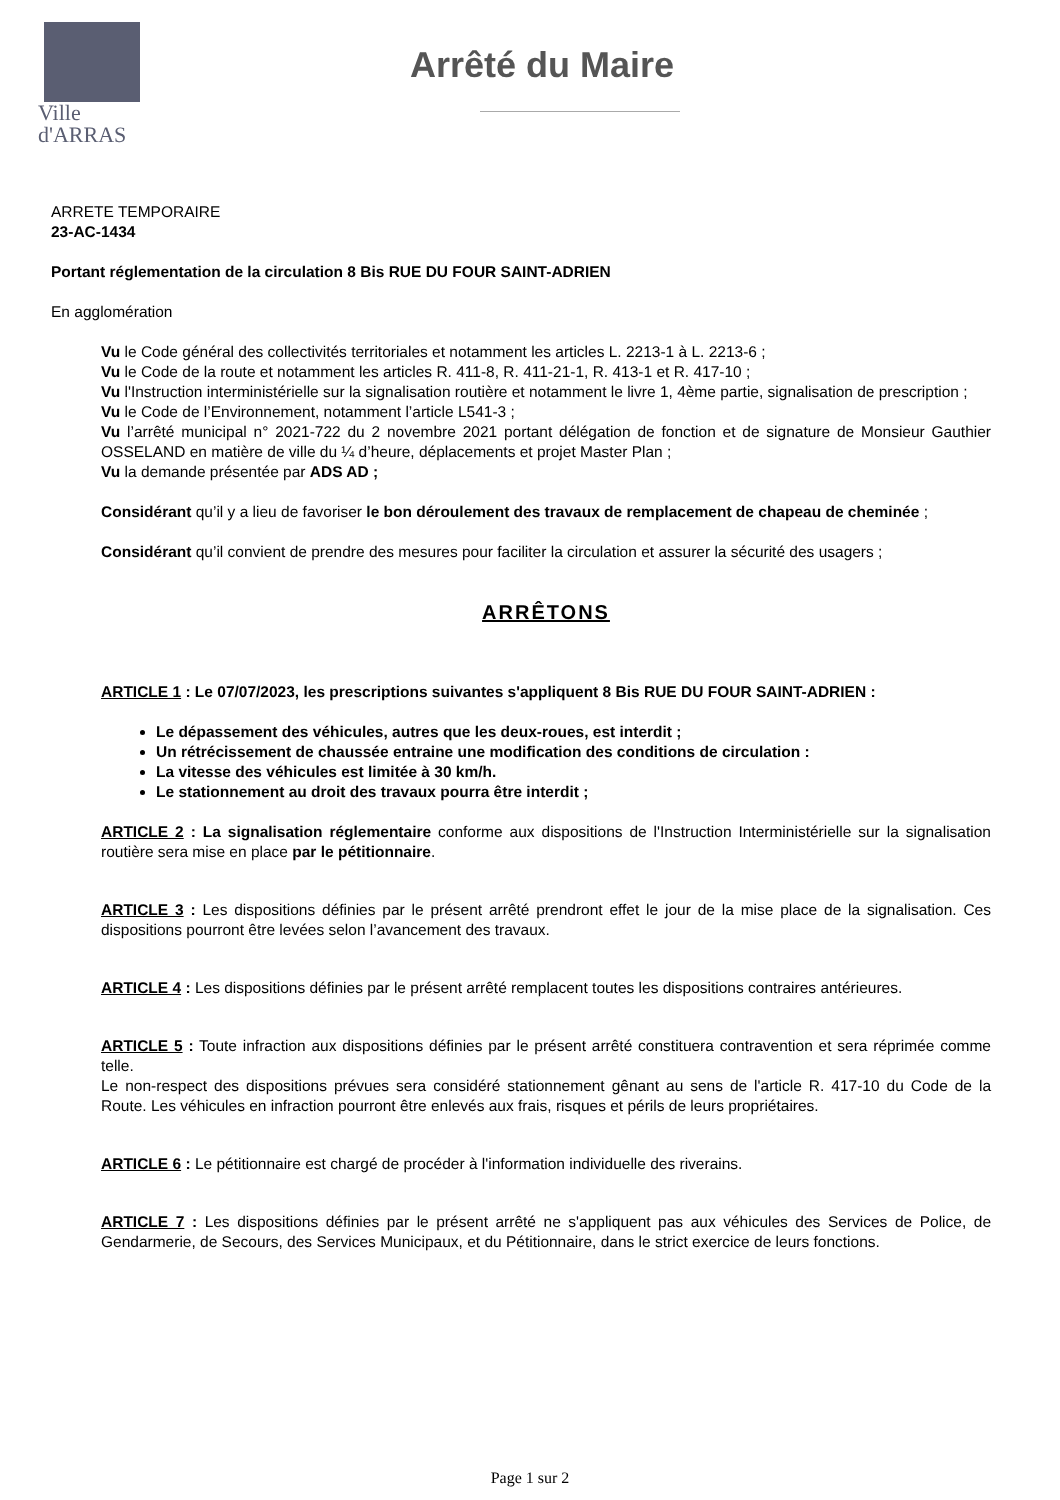Ville
d'ARRAS
Arrêté du Maire
ARRETE TEMPORAIRE
23-AC-1434
Portant réglementation de la circulation 8 Bis RUE DU FOUR SAINT-ADRIEN
En agglomération
Vu le Code général des collectivités territoriales et notamment les articles L. 2213-1 à L. 2213-6 ;
Vu le Code de la route et notamment les articles R. 411-8, R. 411-21-1, R. 413-1 et R. 417-10 ;
Vu l'Instruction interministérielle sur la signalisation routière et notamment le livre 1, 4ème partie, signalisation de prescription ;
Vu le Code de l’Environnement, notamment l’article L541-3 ;
Vu l’arrêté municipal n° 2021-722 du 2 novembre 2021 portant délégation de fonction et de signature de Monsieur Gauthier OSSELAND en matière de ville du ¼ d’heure, déplacements et projet Master Plan ;
Vu la demande présentée par ADS AD ;
Considérant qu’il y a lieu de favoriser le bon déroulement des travaux de remplacement de chapeau de cheminée ;
Considérant qu’il convient de prendre des mesures pour faciliter la circulation et assurer la sécurité des usagers ;
ARRÊTONS
ARTICLE 1 : Le 07/07/2023, les prescriptions suivantes s'appliquent 8 Bis RUE DU FOUR SAINT-ADRIEN :
Le dépassement des véhicules, autres que les deux-roues, est interdit ;
Un rétrécissement de chaussée entraine une modification des conditions de circulation :
La vitesse des véhicules est limitée à 30 km/h.
Le stationnement au droit des travaux pourra être interdit ;
ARTICLE 2 : La signalisation réglementaire conforme aux dispositions de l'Instruction Interministérielle sur la signalisation routière sera mise en place par le pétitionnaire.
ARTICLE 3 : Les dispositions définies par le présent arrêté prendront effet le jour de la mise place de la signalisation. Ces dispositions pourront être levées selon l’avancement des travaux.
ARTICLE 4 : Les dispositions définies par le présent arrêté remplacent toutes les dispositions contraires antérieures.
ARTICLE 5 : Toute infraction aux dispositions définies par le présent arrêté constituera contravention et sera réprimée comme telle.
Le non-respect des dispositions prévues sera considéré stationnement gênant au sens de l'article R. 417-10 du Code de la Route. Les véhicules en infraction pourront être enlevés aux frais, risques et périls de leurs propriétaires.
ARTICLE 6 : Le pétitionnaire est chargé de procéder à l'information individuelle des riverains.
ARTICLE 7 : Les dispositions définies par le présent arrêté ne s'appliquent pas aux véhicules des Services de Police, de Gendarmerie, de Secours, des Services Municipaux, et du Pétitionnaire, dans le strict exercice de leurs fonctions.
Page 1 sur 2